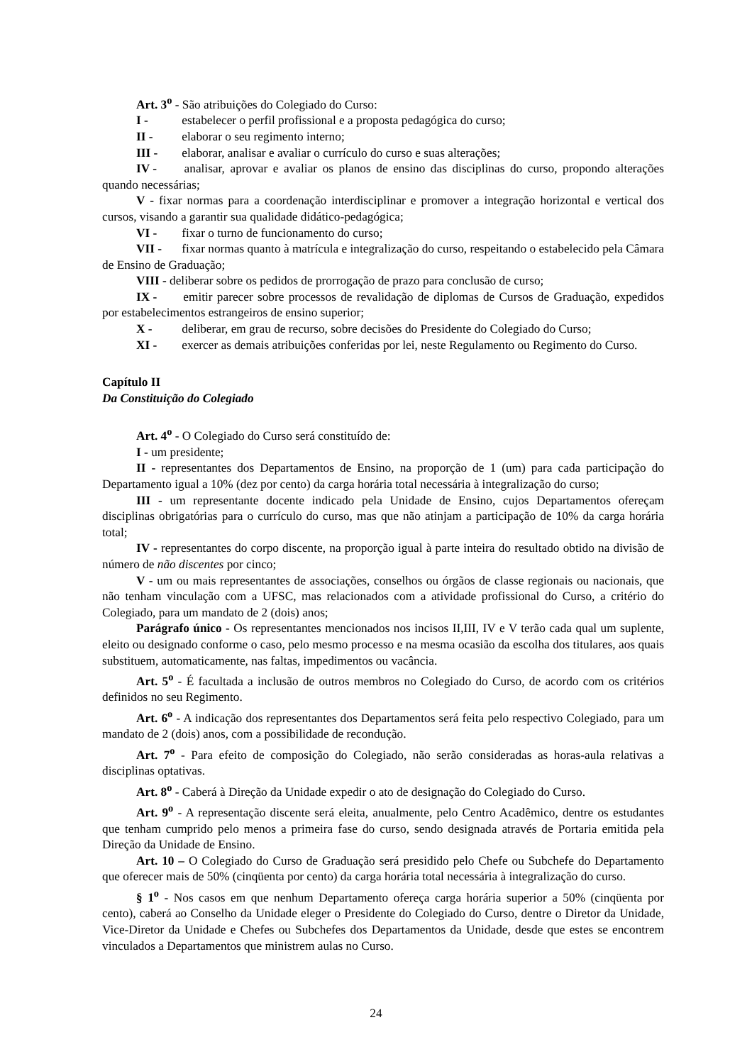Art. 3<sup>o</sup> - São atribuições do Colegiado do Curso:
I - estabelecer o perfil profissional e a proposta pedagógica do curso;
II - elaborar o seu regimento interno;
III - elaborar, analisar e avaliar o currículo do curso e suas alterações;
IV - analisar, aprovar e avaliar os planos de ensino das disciplinas do curso, propondo alterações quando necessárias;
V - fixar normas para a coordenação interdisciplinar e promover a integração horizontal e vertical dos cursos, visando a garantir sua qualidade didático-pedagógica;
VI - fixar o turno de funcionamento do curso;
VII - fixar normas quanto à matrícula e integralização do curso, respeitando o estabelecido pela Câmara de Ensino de Graduação;
VIII - deliberar sobre os pedidos de prorrogação de prazo para conclusão de curso;
IX - emitir parecer sobre processos de revalidação de diplomas de Cursos de Graduação, expedidos por estabelecimentos estrangeiros de ensino superior;
X - deliberar, em grau de recurso, sobre decisões do Presidente do Colegiado do Curso;
XI - exercer as demais atribuições conferidas por lei, neste Regulamento ou Regimento do Curso.
Capítulo II
Da Constituição do Colegiado
Art. 4<sup>o</sup> - O Colegiado do Curso será constituído de:
I - um presidente;
II - representantes dos Departamentos de Ensino, na proporção de 1 (um) para cada participação do Departamento igual a 10% (dez por cento) da carga horária total necessária à integralização do curso;
III - um representante docente indicado pela Unidade de Ensino, cujos Departamentos ofereçam disciplinas obrigatórias para o currículo do curso, mas que não atinjam a participação de 10% da carga horária total;
IV - representantes do corpo discente, na proporção igual à parte inteira do resultado obtido na divisão de número de não discentes por cinco;
V - um ou mais representantes de associações, conselhos ou órgãos de classe regionais ou nacionais, que não tenham vinculação com a UFSC, mas relacionados com a atividade profissional do Curso, a critério do Colegiado, para um mandato de 2 (dois) anos;
Parágrafo único - Os representantes mencionados nos incisos II,III, IV e V terão cada qual um suplente, eleito ou designado conforme o caso, pelo mesmo processo e na mesma ocasião da escolha dos titulares, aos quais substituem, automaticamente, nas faltas, impedimentos ou vacância.
Art. 5<sup>o</sup> - É facultada a inclusão de outros membros no Colegiado do Curso, de acordo com os critérios definidos no seu Regimento.
Art. 6<sup>o</sup> - A indicação dos representantes dos Departamentos será feita pelo respectivo Colegiado, para um mandato de 2 (dois) anos, com a possibilidade de recondução.
Art. 7<sup>o</sup> - Para efeito de composição do Colegiado, não serão consideradas as horas-aula relativas a disciplinas optativas.
Art. 8<sup>o</sup> - Caberá à Direção da Unidade expedir o ato de designação do Colegiado do Curso.
Art. 9<sup>o</sup> - A representação discente será eleita, anualmente, pelo Centro Acadêmico, dentre os estudantes que tenham cumprido pelo menos a primeira fase do curso, sendo designada através de Portaria emitida pela Direção da Unidade de Ensino.
Art. 10 – O Colegiado do Curso de Graduação será presidido pelo Chefe ou Subchefe do Departamento que oferecer mais de 50% (cinqüenta por cento) da carga horária total necessária à integralização do curso.
§ 1<sup>o</sup> - Nos casos em que nenhum Departamento ofereça carga horária superior a 50% (cinqüenta por cento), caberá ao Conselho da Unidade eleger o Presidente do Colegiado do Curso, dentre o Diretor da Unidade, Vice-Diretor da Unidade e Chefes ou Subchefes dos Departamentos da Unidade, desde que estes se encontrem vinculados a Departamentos que ministrem aulas no Curso.
24